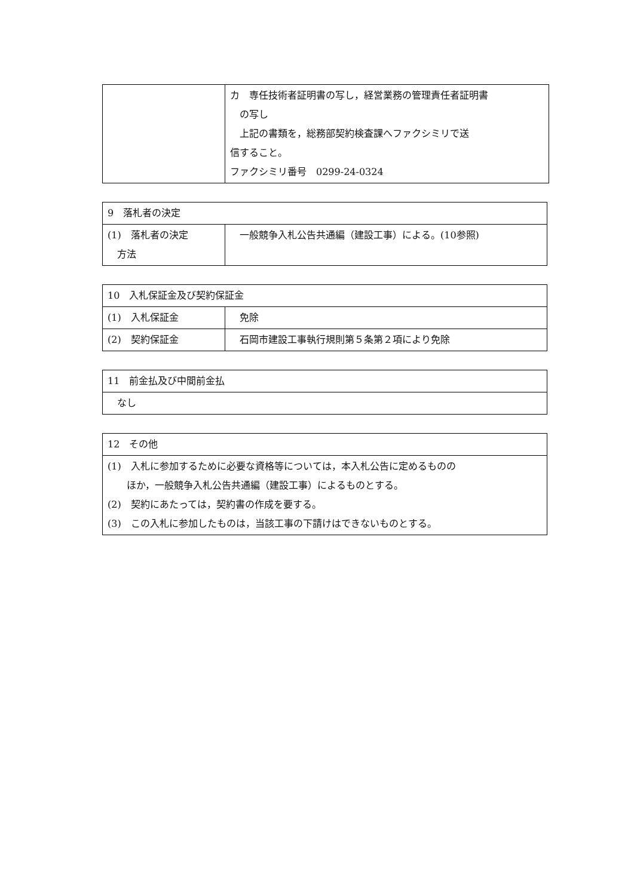| | カ 専任技術者証明書の写し，経営業務の管理責任者証明書 の写し 上記の書類を，総務部契約検査課へファクシミリで送 信すること。 ファクシミリ番号 0299-24-0324 |
| 9 落札者の決定 | |
| --- | --- |
| (1) 落札者の決定 方法 | 一般競争入札公告共通編（建設工事）による。(10参照) |
| 10 入札保証金及び契約保証金 | |
| --- | --- |
| (1) 入札保証金 | 免除 |
| (2) 契約保証金 | 石岡市建設工事執行規則第５条第２項により免除 |
| 11 前金払及び中間前金払 |
| --- |
| なし |
| 12 その他 |
| --- |
| (1) 入札に参加するために必要な資格等については，本入札公告に定めるものの ほか，一般競争入札公告共通編（建設工事）によるものとする。 (2) 契約にあたっては，契約書の作成を要する。 (3) この入札に参加したものは，当該工事の下請けはできないものとする。 |